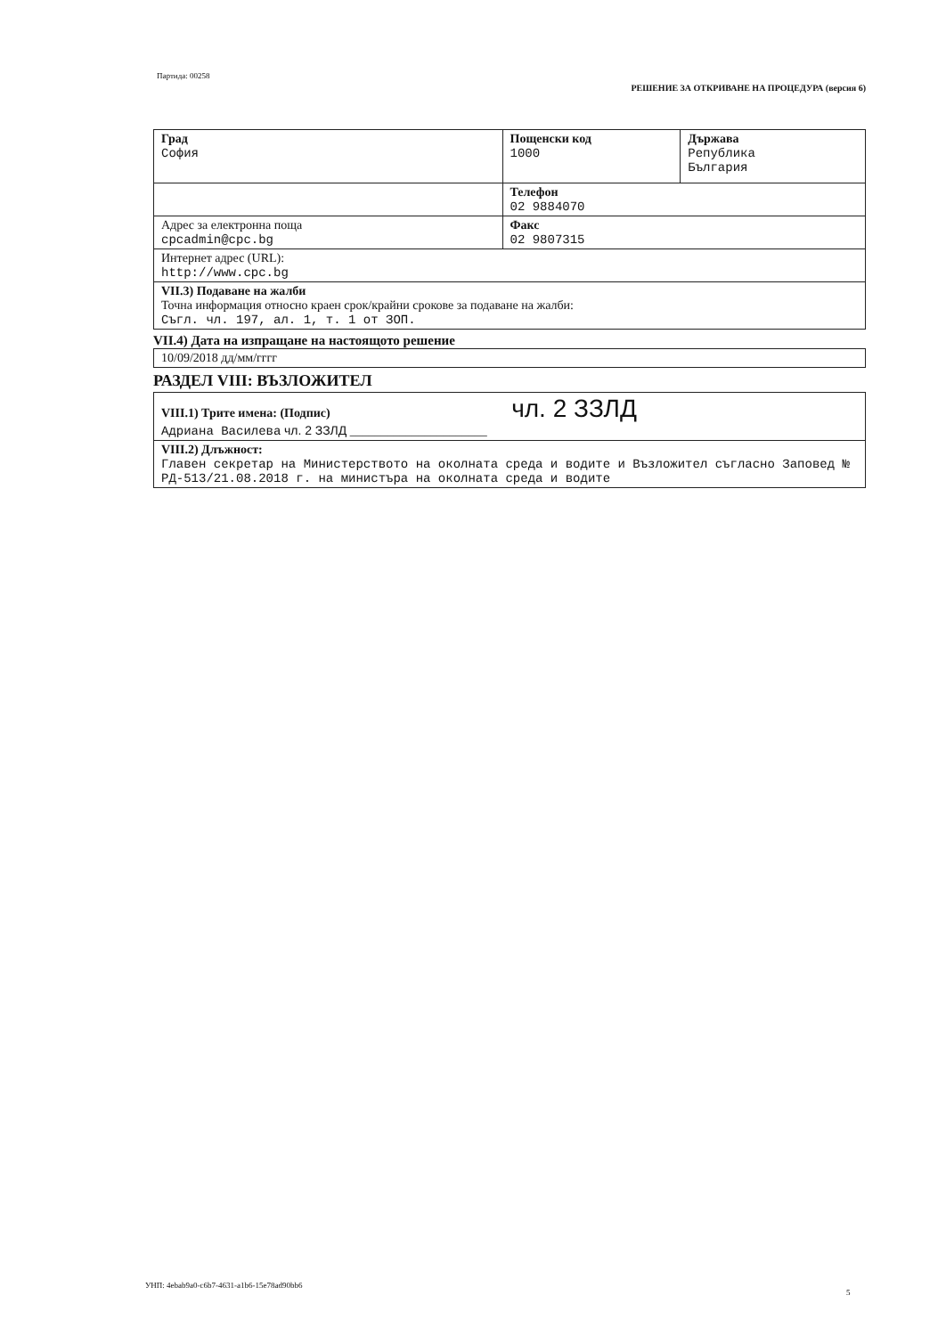Партида: 00258
РЕШЕНИЕ ЗА ОТКРИВАНЕ НА ПРОЦЕДУРА (версия 6)
| Град София | Пощенски код 1000 | Държава Република България |
| | Телефон 02 9884070 | |
| Адрес за електронна поща cpcadmin@cpc.bg | Факс 02 9807315 | |
| Интернет адрес (URL): http://www.cpc.bg | | |
| VII.3) Подаване на жалби Точна информация относно краен срок/крайни срокове за подаване на жалби: Съгл. чл. 197, ал. 1, т. 1 от ЗОП. | | |
VII.4) Дата на изпращане на настоящото решение
| 10/09/2018 дд/мм/гггг |
РАЗДЕЛ VIII: ВЪЗЛОЖИТЕЛ
| VIII.1) Трите имена: (Подпис) чл. 2 ЗЗЛД Адриана Василева чл. 2 ЗЗЛД ______________________ |
| VIII.2) Длъжност: Главен секретар на Министерството на околната среда и водите и Възложител съгласно Заповед № РД-513/21.08.2018 г. на министъра на околната среда и водите |
УНП: 4ebab9a0-c6b7-4631-a1b6-15e78ad90bb6
5